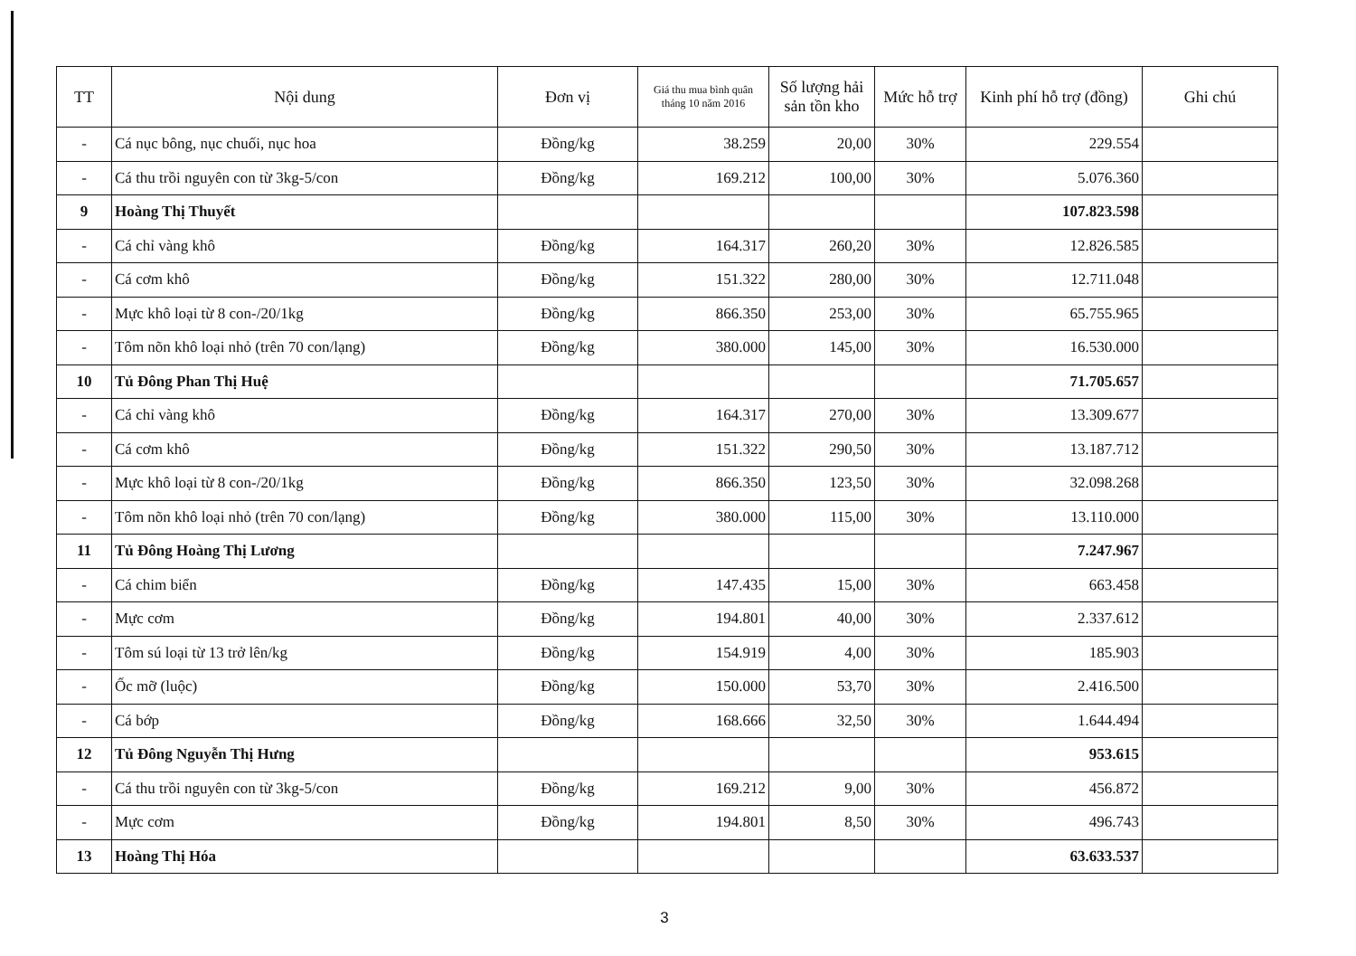| TT | Nội dung | Đơn vị | Giá thu mua bình quân tháng 10 năm 2016 | Số lượng hải sản tồn kho | Mức hỗ trợ | Kinh phí hỗ trợ (đồng) | Ghi chú |
| --- | --- | --- | --- | --- | --- | --- | --- |
| - | Cá nục bông, nục chuối, nục hoa | Đồng/kg | 38.259 | 20,00 | 30% | 229.554 | |
| - | Cá thu trồi nguyên con từ 3kg-5/con | Đồng/kg | 169.212 | 100,00 | 30% | 5.076.360 | |
| 9 | Hoàng Thị Thuyết | | | | | 107.823.598 | |
| - | Cá chỉ vàng khô | Đồng/kg | 164.317 | 260,20 | 30% | 12.826.585 | |
| - | Cá cơm khô | Đồng/kg | 151.322 | 280,00 | 30% | 12.711.048 | |
| - | Mực khô loại từ 8 con-/20/1kg | Đồng/kg | 866.350 | 253,00 | 30% | 65.755.965 | |
| - | Tôm nõn khô loại nhỏ (trên 70 con/lạng) | Đồng/kg | 380.000 | 145,00 | 30% | 16.530.000 | |
| 10 | Tủ Đông Phan Thị Huệ | | | | | 71.705.657 | |
| - | Cá chỉ vàng khô | Đồng/kg | 164.317 | 270,00 | 30% | 13.309.677 | |
| - | Cá cơm khô | Đồng/kg | 151.322 | 290,50 | 30% | 13.187.712 | |
| - | Mực khô loại từ 8 con-/20/1kg | Đồng/kg | 866.350 | 123,50 | 30% | 32.098.268 | |
| - | Tôm nõn khô loại nhỏ (trên 70 con/lạng) | Đồng/kg | 380.000 | 115,00 | 30% | 13.110.000 | |
| 11 | Tủ Đông Hoàng Thị Lương | | | | | 7.247.967 | |
| - | Cá chim biển | Đồng/kg | 147.435 | 15,00 | 30% | 663.458 | |
| - | Mực cơm | Đồng/kg | 194.801 | 40,00 | 30% | 2.337.612 | |
| - | Tôm sú loại từ 13 trở lên/kg | Đồng/kg | 154.919 | 4,00 | 30% | 185.903 | |
| - | Ốc mỡ (luộc) | Đồng/kg | 150.000 | 53,70 | 30% | 2.416.500 | |
| - | Cá bớp | Đồng/kg | 168.666 | 32,50 | 30% | 1.644.494 | |
| 12 | Tủ Đông Nguyễn Thị Hưng | | | | | 953.615 | |
| - | Cá thu trồi nguyên con từ 3kg-5/con | Đồng/kg | 169.212 | 9,00 | 30% | 456.872 | |
| - | Mực cơm | Đồng/kg | 194.801 | 8,50 | 30% | 496.743 | |
| 13 | Hoàng Thị Hóa | | | | | 63.633.537 | |
3